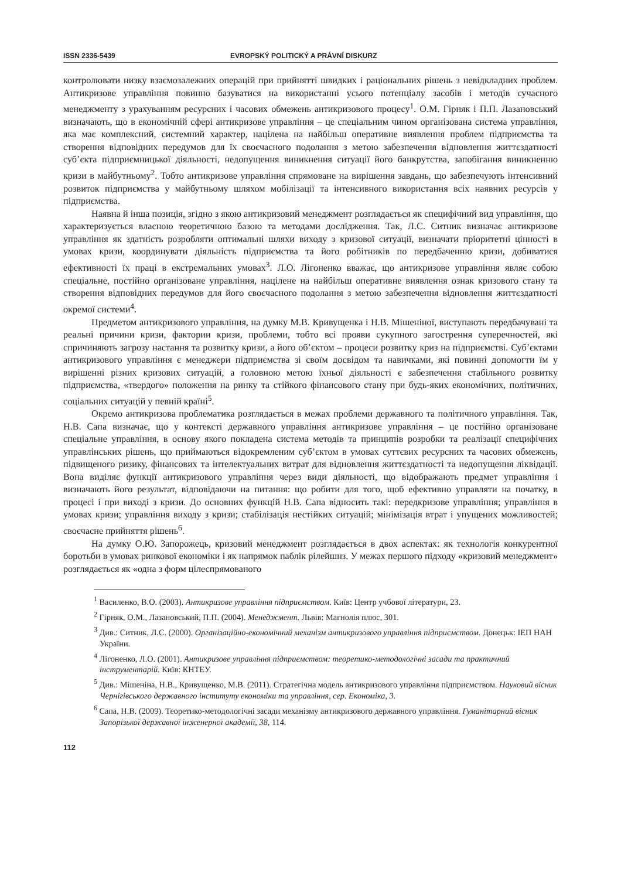ISSN 2336-5439 EVROPSKÝ POLITICKÝ A PRÁVNÍ DISKURZ
контролювати низку взаємозалежних операцій при прийнятті швидких і раціональних рішень з невідкладних проблем. Антикризове управління повинно базуватися на використанні усього потенціалу засобів і методів сучасного менеджменту з урахуванням ресурсних і часових обмежень антикризового процесу<sup>1</sup>. О.М. Гірняк і П.П. Лазановський визначають, що в економічній сфері антикризове управління – це спеціальним чином організована система управління, яка має комплексний, системний характер, націлена на найбільш оперативне виявлення проблем підприємства та створення відповідних передумов для їх своєчасного подолання з метою забезпечення відновлення життєздатності суб’єкта підприємницької діяльності, недопущення виникнення ситуації його банкрутства, запобігання виникненню кризи в майбутньому<sup>2</sup>. Тобто антикризове управління спрямоване на вирішення завдань, що забезпечують інтенсивний розвиток підприємства у майбутньому шляхом мобілізації та інтенсивного використання всіх наявних ресурсів у підприємства.
Наявна й інша позиція, згідно з якою антикризовий менеджмент розглядається як специфічний вид управління, що характеризується власною теоретичною базою та методами дослідження. Так, Л.С. Ситник визначає антикризове управління як здатність розробляти оптимальні шляхи виходу з кризової ситуації, визначати пріоритетні цінності в умовах кризи, координувати діяльність підприємства та його робітників по передбаченню кризи, добиватися ефективності їх праці в екстремальних умовах<sup>3</sup>. Л.О. Лігоненко вважає, що антикризове управління являє собою спеціальне, постійно організоване управління, націлене на найбільш оперативне виявлення ознак кризового стану та створення відповідних передумов для його своєчасного подолання з метою забезпечення відновлення життєздатності окремої системи<sup>4</sup>.
Предметом антикризового управління, на думку М.В. Кривущенка і Н.В. Мішеніної, виступають передбачувані та реальні причини кризи, фактории кризи, проблеми, тобто всі прояви сукупного загострення суперечностей, які спричиняють загрозу настання та розвитку кризи, а його об’єктом – процеси розвитку криз на підприємстві. Суб’єктами антикризового управління є менеджери підприємства зі своїм досвідом та навичками, які повинні допомогти їм у вирішенні різних кризових ситуацій, а головною метою їхньої діяльності є забезпечення стабільного розвитку підприємства, «твердого» положення на ринку та стійкого фінансового стану при будь-яких економічних, політичних, соціальних ситуацій у певній країні<sup>5</sup>.
Окремо антикризова проблематика розглядається в межах проблеми державного та політичного управління. Так, Н.В. Сапа визначає, що у контексті державного управління антикризове управління – це постійно організоване спеціальне управління, в основу якого покладена система методів та принципів розробки та реалізації специфічних управлінських рішень, що приймаються відокремленим суб’єктом в умовах суттєвих ресурсних та часових обмежень, підвищеного ризику, фінансових та інтелектуальних витрат для відновлення життєздатності та недопущення ліквідації. Вона виділяє функції антикризового управління через види діяльності, що відображають предмет управління і визначають його результат, відповідаючи на питання: що робити для того, щоб ефективно управляти на початку, в процесі і при виході з кризи. До основних функцій Н.В. Сапа відносить такі: передкризове управління; управління в умовах кризи; управління виходу з кризи; стабілізація нестійких ситуацій; мінімізація втрат і упущених можливостей; своєчасне прийняття рішень<sup>6</sup>.
На думку О.Ю. Запорожець, кризовий менеджмент розглядається в двох аспектах: як технологія конкурентної боротьби в умовах ринкової економіки і як напрямок паблік рілейшнз. У межах першого підходу «кризовий менеджмент» розглядається як «одна з форм цілеспрямованого
<sup>1</sup> Василенко, В.О. (2003). Антикризове управління підприємством. Київ: Центр учбової літератури, 23.
<sup>2</sup> Гірняк, О.М., Лазановський, П.П. (2004). Менеджмент. Львів: Магнолія плюс, 301.
<sup>3</sup> Див.: Ситник, Л.С. (2000). Організаційно-економічний механізм антикризового управління підприємством. Донецьк: ІЕП НАН України.
<sup>4</sup> Лігоненко, Л.О. (2001). Антикризове управління підприємством: теоретико-методологічні засади та практичний інструментарій. Київ: КНТЕУ.
<sup>5</sup> Див.: Мішеніна, Н.В., Кривущенко, М.В. (2011). Стратегічна модель антикризового управління підприємством. Науковий вісник Чернігівського державного інституту економіки та управління, сер. Економіка, 3.
<sup>6</sup> Сапа, Н.В. (2009). Теоретико-методологічні засади механізму антикризового державного управління. Гуманітарний вісник Запорізької державної інженерної академії, 38, 114.
112